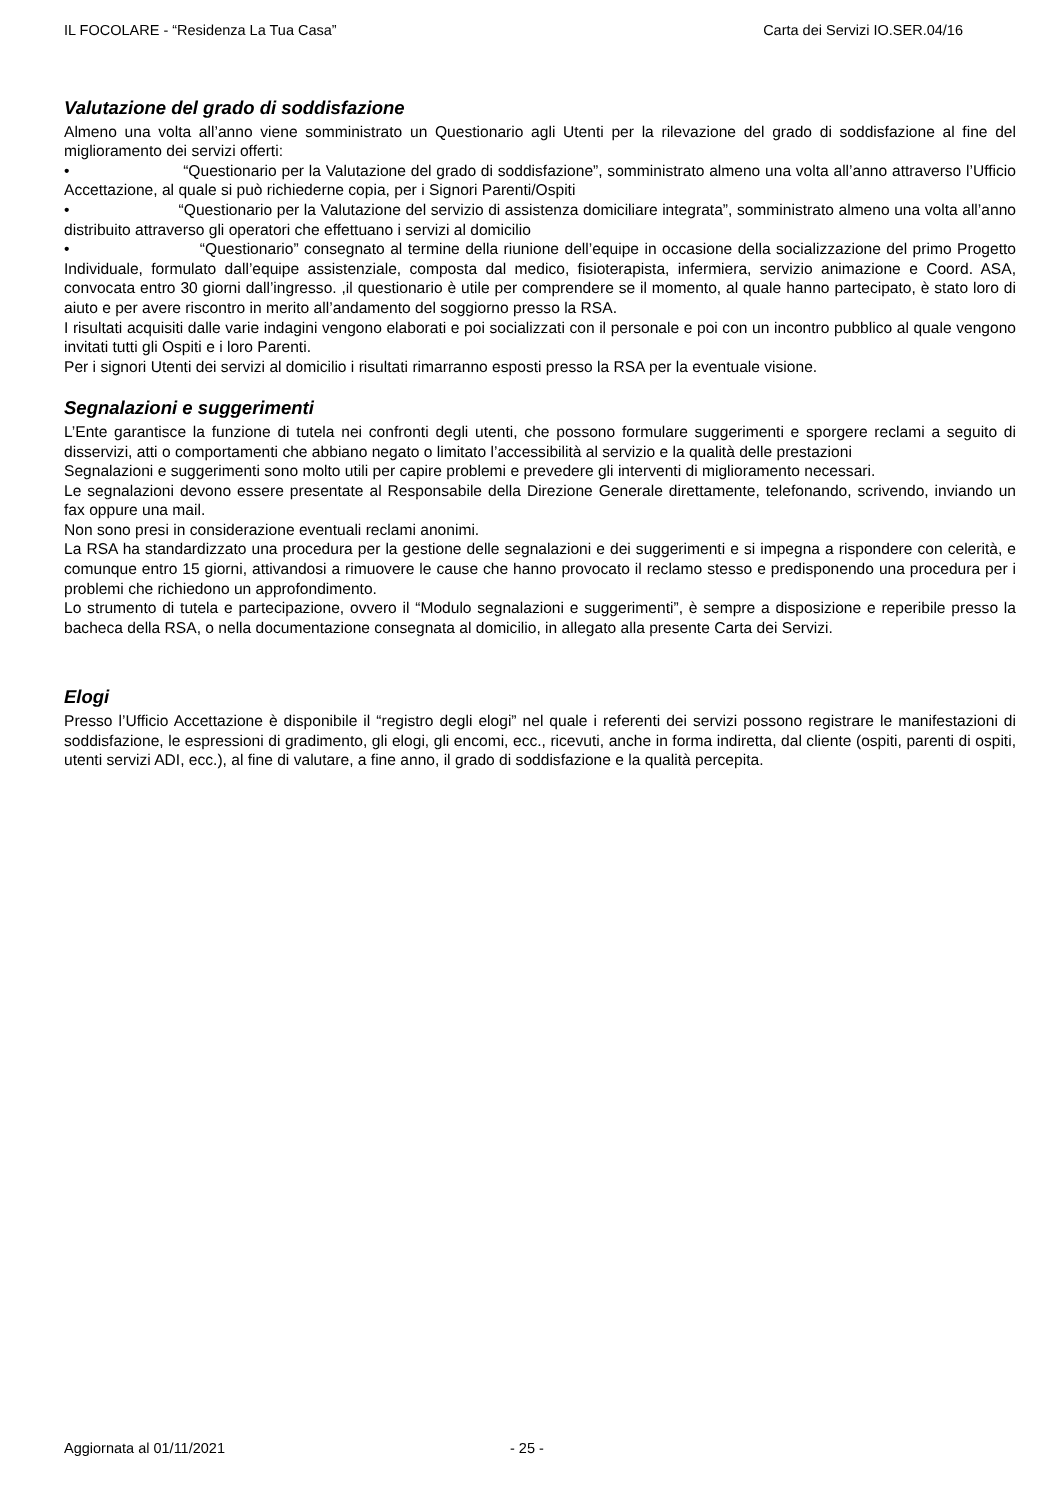IL FOCOLARE - “Residenza La Tua Casa” Carta dei Servizi IO.SER.04/16
Valutazione del grado di soddisfazione
Almeno una volta all’anno viene somministrato un Questionario agli Utenti per la rilevazione del grado di soddisfazione al fine del miglioramento dei servizi offerti:
• “Questionario per la Valutazione del grado di soddisfazione”, somministrato almeno una volta all’anno attraverso l’Ufficio Accettazione, al quale si può richiederne copia, per i Signori Parenti/Ospiti
• “Questionario per la Valutazione del servizio di assistenza domiciliare integrata”, somministrato almeno una volta all’anno distribuito attraverso gli operatori che effettuano i servizi al domicilio
• “Questionario” consegnato al termine della riunione dell’equipe in occasione della socializzazione del primo Progetto Individuale, formulato dall’equipe assistenziale, composta dal medico, fisioterapista, infermiera, servizio animazione e Coord. ASA, convocata entro 30 giorni dall’ingresso. ,il questionario è utile per comprendere se il momento, al quale hanno partecipato, è stato loro di aiuto e per avere riscontro in merito all’andamento del soggiorno presso la RSA.
I risultati acquisiti dalle varie indagini vengono elaborati e poi socializzati con il personale e poi con un incontro pubblico al quale vengono invitati tutti gli Ospiti e i loro Parenti.
Per i signori Utenti dei servizi al domicilio i risultati rimarranno esposti presso la RSA per la eventuale visione.
Segnalazioni e suggerimenti
L’Ente garantisce la funzione di tutela nei confronti degli utenti, che possono formulare suggerimenti e sporgere reclami a seguito di disservizi, atti o comportamenti che abbiano negato o limitato l’accessibilità al servizio e la qualità delle prestazioni
Segnalazioni e suggerimenti sono molto utili per capire problemi e prevedere gli interventi di miglioramento necessari.
Le segnalazioni devono essere presentate al Responsabile della Direzione Generale direttamente, telefonando, scrivendo, inviando un fax oppure una mail.
Non sono presi in considerazione eventuali reclami anonimi.
La RSA ha standardizzato una procedura per la gestione delle segnalazioni e dei suggerimenti e si impegna a rispondere con celerità, e comunque entro 15 giorni, attivandosi a rimuovere le cause che hanno provocato il reclamo stesso e predisponendo una procedura per i problemi che richiedono un approfondimento.
Lo strumento di tutela e partecipazione, ovvero il “Modulo segnalazioni e suggerimenti”, è sempre a disposizione e reperibile presso la bacheca della RSA, o nella documentazione consegnata al domicilio, in allegato alla presente Carta dei Servizi.
Elogi
Presso l’Ufficio Accettazione è disponibile il “registro degli elogi” nel quale i referenti dei servizi possono registrare le manifestazioni di soddisfazione, le espressioni di gradimento, gli elogi, gli encomi, ecc., ricevuti, anche in forma indiretta, dal cliente (ospiti, parenti di ospiti, utenti servizi ADI, ecc.), al fine di valutare, a fine anno, il grado di soddisfazione e la qualità percepita.
Aggiornata al 01/11/2021 - 25 -